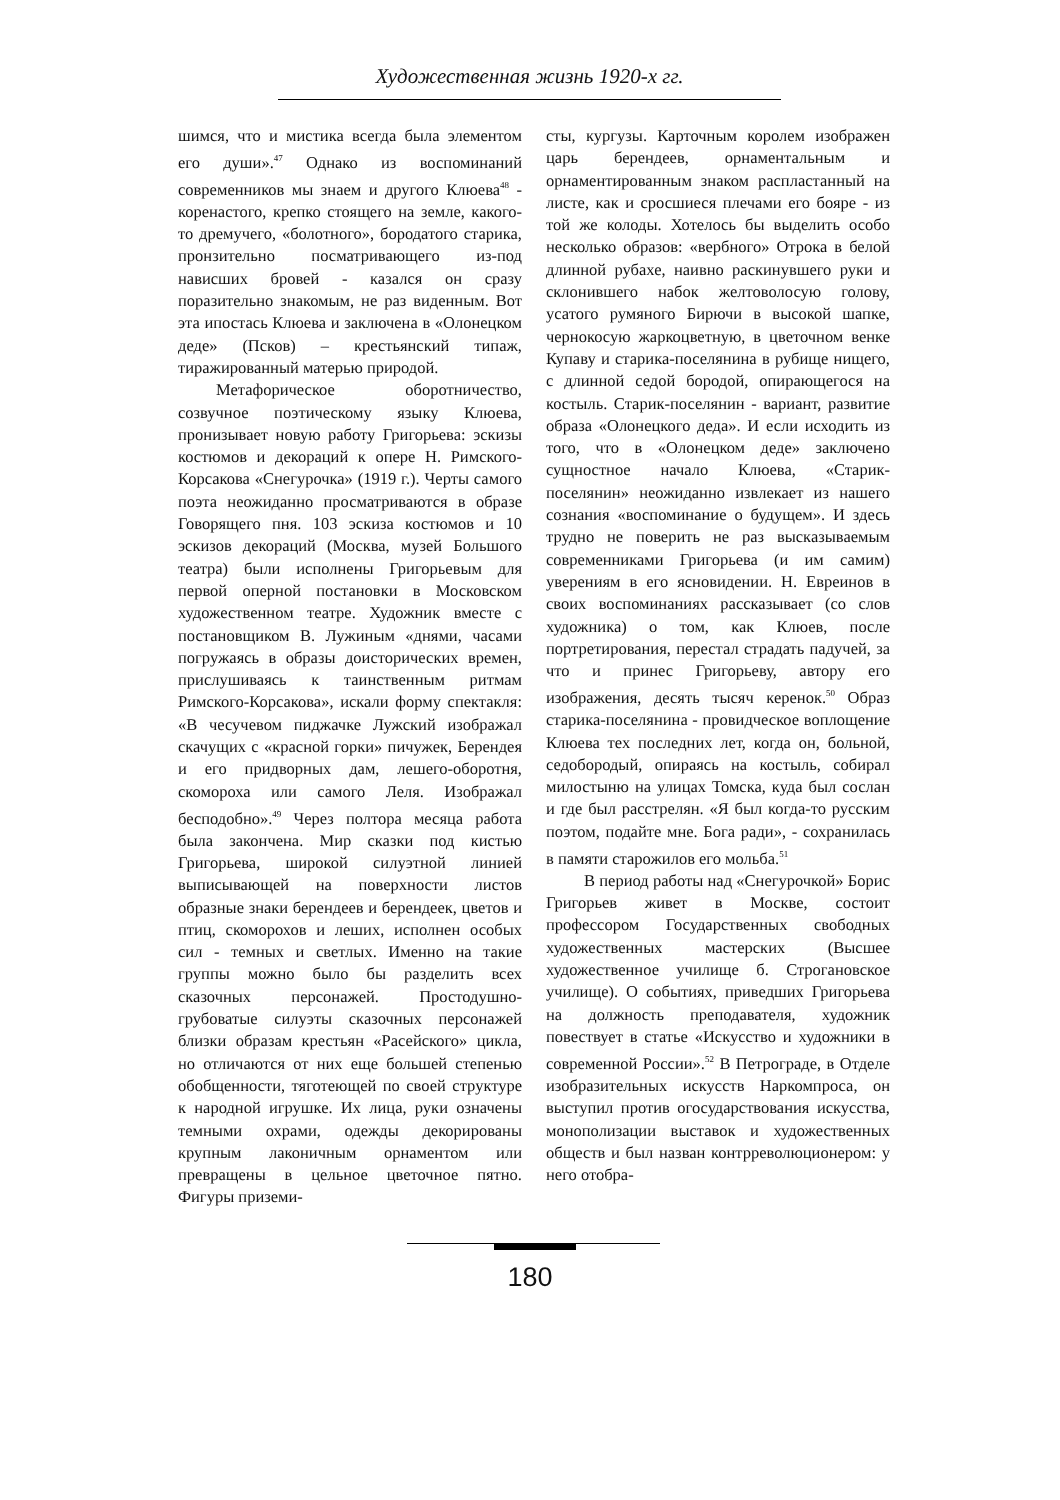Художественная жизнь 1920-х гг.
шимся, что и мистика всегда была элементом его души».<sup>47</sup> Однако из воспоминаний современников мы знаем и другого Клюева<sup>48</sup> - коренастого, крепко стоящего на земле, какого-то дремучего, «болотного», бородатого старика, пронзительно посматривающего из-под нависших бровей - казался он сразу поразительно знакомым, не раз виденным. Вот эта ипостась Клюева и заключена в «Олонецком деде» (Псков) – крестьянский типаж, тиражированный матерью природой.
Метафорическое оборотничество, созвучное поэтическому языку Клюева, пронизывает новую работу Григорьева: эскизы костюмов и декораций к опере Н. Римского-Корсакова «Снегурочка» (1919 г.). Черты самого поэта неожиданно просматриваются в образе Говорящего пня. 103 эскиза костюмов и 10 эскизов декораций (Москва, музей Большого театра) были исполнены Григорьевым для первой оперной постановки в Московском художественном театре. Художник вместе с постановщиком В. Лужиным «днями, часами погружаясь в образы доисторических времен, прислушиваясь к таинственным ритмам Римского-Корсакова», искали форму спектакля: «В чесучевом пиджачке Лужский изображал скачущих с «красной горки» пичужек, Берендея и его придворных дам, лешего-оборотня, скомороха или самого Леля. Изображал бесподобно».<sup>49</sup> Через полтора месяца работа была закончена. Мир сказки под кистью Григорьева, широкой силуэтной линией выписывающей на поверхности листов образные знаки берендеев и берендеек, цветов и птиц, скоморохов и леших, исполнен особых сил - темных и светлых. Именно на такие группы можно было бы разделить всех сказочных персонажей. Простодушно-грубоватые силуэты сказочных персонажей близки образам крестьян «Расейского» цикла, но отличаются от них еще большей степенью обобщенности, тяготеющей по своей структуре к народной игрушке. Их лица, руки означены темными охрами, одежды декорированы крупным лаконичным орнаментом или превращены в цельное цветочное пятно. Фигуры приземи-
сты, кургузы. Карточным королем изображен царь берендеев, орнаментальным и орнаментированным знаком распластанный на листе, как и сросшиеся плечами его бояре - из той же колоды. Хотелось бы выделить особо несколько образов: «вербного» Отрока в белой длинной рубахе, наивно раскинувшего руки и склонившего набок желтоволосую голову, усатого румяного Бирючи в высокой шапке, чернокосую жаркоцветную, в цветочном венке Купаву и старика-поселянина в рубище нищего, с длинной седой бородой, опирающегося на костыль. Старик-поселянин - вариант, развитие образа «Олонецкого деда». И если исходить из того, что в «Олонецком деде» заключено сущностное начало Клюева, «Старик-поселянин» неожиданно извлекает из нашего сознания «воспоминание о будущем». И здесь трудно не поверить не раз высказываемым современниками Григорьева (и им самим) уверениям в его ясновидении. Н. Евреинов в своих воспоминаниях рассказывает (со слов художника) о том, как Клюев, после портретирования, перестал страдать падучей, за что и принес Григорьеву, автору его изображения, десять тысяч керенок.<sup>50</sup> Образ старика-поселянина - провидческое воплощение Клюева тех последних лет, когда он, больной, седобородый, опираясь на костыль, собирал милостыню на улицах Томска, куда был сослан и где был расстрелян. «Я был когда-то русским поэтом, подайте мне. Бога ради», - сохранилась в памяти старожилов его мольба.<sup>51</sup>
В период работы над «Снегурочкой» Борис Григорьев живет в Москве, состоит профессором Государственных свободных художественных мастерских (Высшее художественное училище б. Строгановское училище). О событиях, приведших Григорьева на должность преподавателя, художник повествует в статье «Искусство и художники в современной России».<sup>52</sup> В Петрограде, в Отделе изобразительных искусств Наркомпроса, он выступил против огосударствования искусства, монополизации выставок и художественных обществ и был назван контрреволюционером: у него отобра-
180